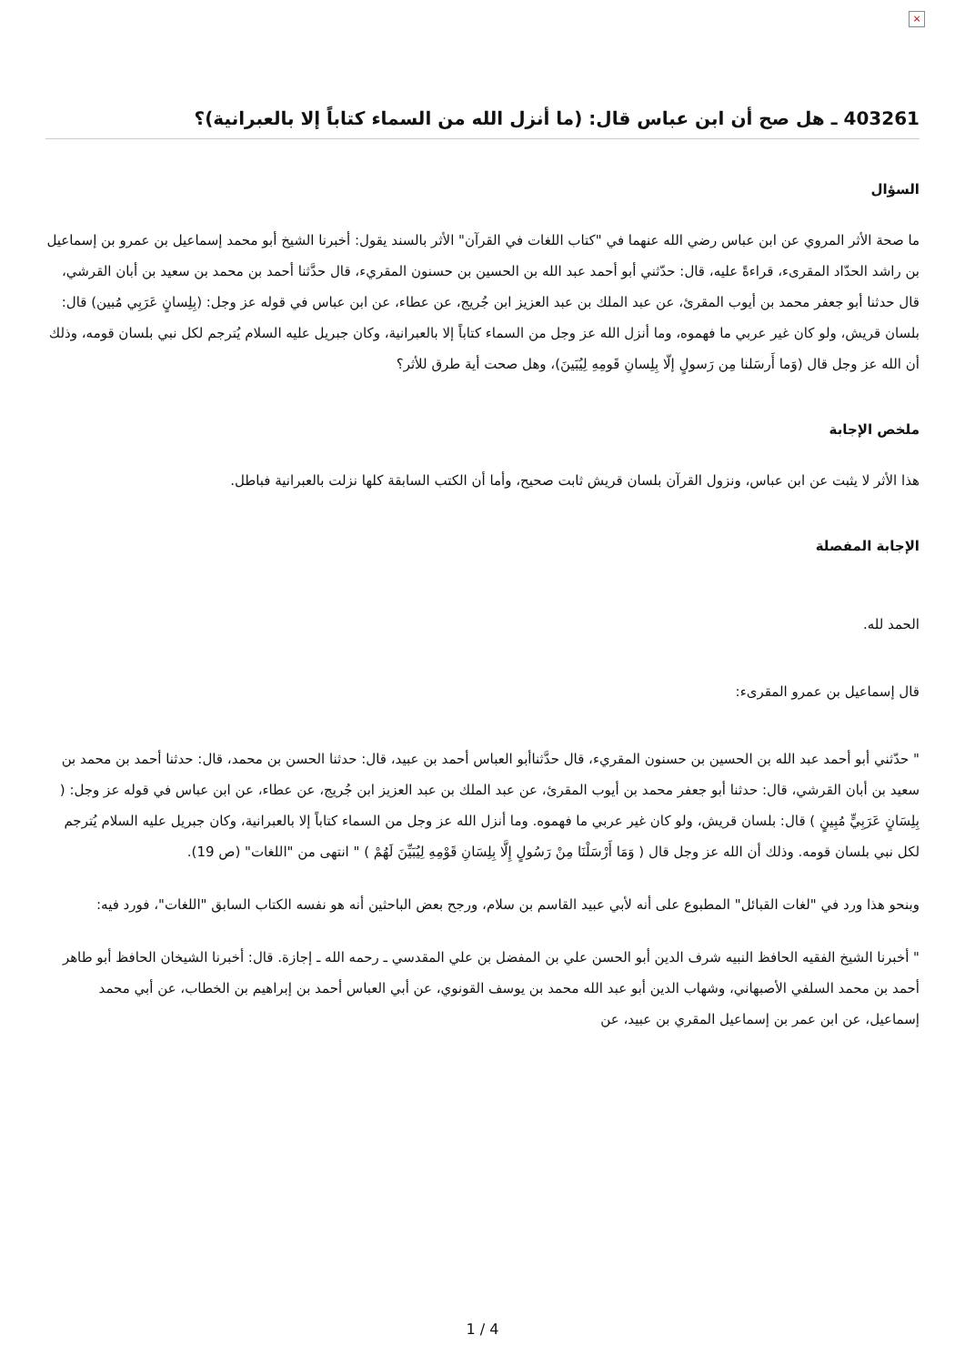×
403261 ـ هل صح أن ابن عباس قال: (ما أنزل الله من السماء كتاباً إلا بالعبرانية)؟
السؤال
ما صحة الأثر المروي عن ابن عباس رضي الله عنهما في "كتاب اللغات في القرآن" الأثر بالسند يقول: أخبرنا الشيخ أبو محمد إسماعيل بن عمرو بن إسماعيل بن راشد الحدّاد المقرىء، قراءةً عليه، قال: حدّثني أبو أحمد عبد الله بن الحسين بن حسنون المقريء، قال حدَّثنا أحمد بن محمد بن سعيد بن أبان القرشي، قال حدثنا أبو جعفر محمد بن أيوب المقرئ، عن عبد الملك بن عبد العزيز ابن جُريج، عن عطاء، عن ابن عباس في قوله عز وجل: (بِلِسانٍ عَرَبِي مُبين) قال: بلسان قريش، ولو كان غير عربي ما فهموه، وما أنزل الله عز وجل من السماء كتاباً إلا بالعبرانية، وكان جبريل عليه السلام يُترجم لكل نبي بلسان قومه، وذلك أن الله عز وجل قال (وَما أَرسَلنا مِن رَسولٍ إلّا بِلِسانِ قَومِهِ لِيُبَينَ)، وهل صحت أية طرق للأثر؟
ملخص الإجابة
هذا الأثر لا يثبت عن ابن عباس، ونزول القرآن بلسان قريش ثابت صحيح، وأما أن الكتب السابقة كلها نزلت بالعبرانية فباطل.
الإجابة المفصلة
الحمد لله.
قال إسماعيل بن عمرو المقرىء:
" حدّثني أبو أحمد عبد الله بن الحسين بن حسنون المقريء، قال حدَّثناأبو العباس أحمد بن عبيد، قال: حدثنا الحسن بن محمد، قال: حدثنا أحمد بن محمد بن سعيد بن أبان القرشي، قال: حدثنا أبو جعفر محمد بن أيوب المقرئ، عن عبد الملك بن عبد العزيز ابن جُريج، عن عطاء، عن ابن عباس في قوله عز وجل: ( بِلِسَانٍ عَرَبِيٍّ مُبِينٍ ) قال: بلسان قريش، ولو كان غير عربي ما فهموه. وما أنزل الله عز وجل من السماء كتاباً إلا بالعبرانية، وكان جبريل عليه السلام يُترجم لكل نبي بلسان قومه. وذلك أن الله عز وجل قال ( وَمَا أَرْسَلْنَا مِنْ رَسُولٍ إِلَّا بِلِسَانِ قَوْمِهِ لِيُبَيِّنَ لَهُمْ ) " انتهى من "اللغات" (ص 19).
وبنحو هذا ورد في "لغات القبائل" المطبوع على أنه لأبي عبيد القاسم بن سلام، ورجح بعض الباحثين أنه هو نفسه الكتاب السابق "اللغات"، فورد فيه:
" أخبرنا الشيخ الفقيه الحافظ النبيه شرف الدين أبو الحسن علي بن المفضل بن علي المقدسي ـ رحمه الله ـ إجازة. قال: أخبرنا الشيخان الحافظ أبو طاهر أحمد بن محمد السلفي الأصبهاني، وشهاب الدين أبو عبد الله محمد بن يوسف القونوي، عن أبي العباس أحمد بن إبراهيم بن الخطاب، عن أبي محمد إسماعيل، عن ابن عمر بن إسماعيل المقري بن عبيد، عن
1 / 4